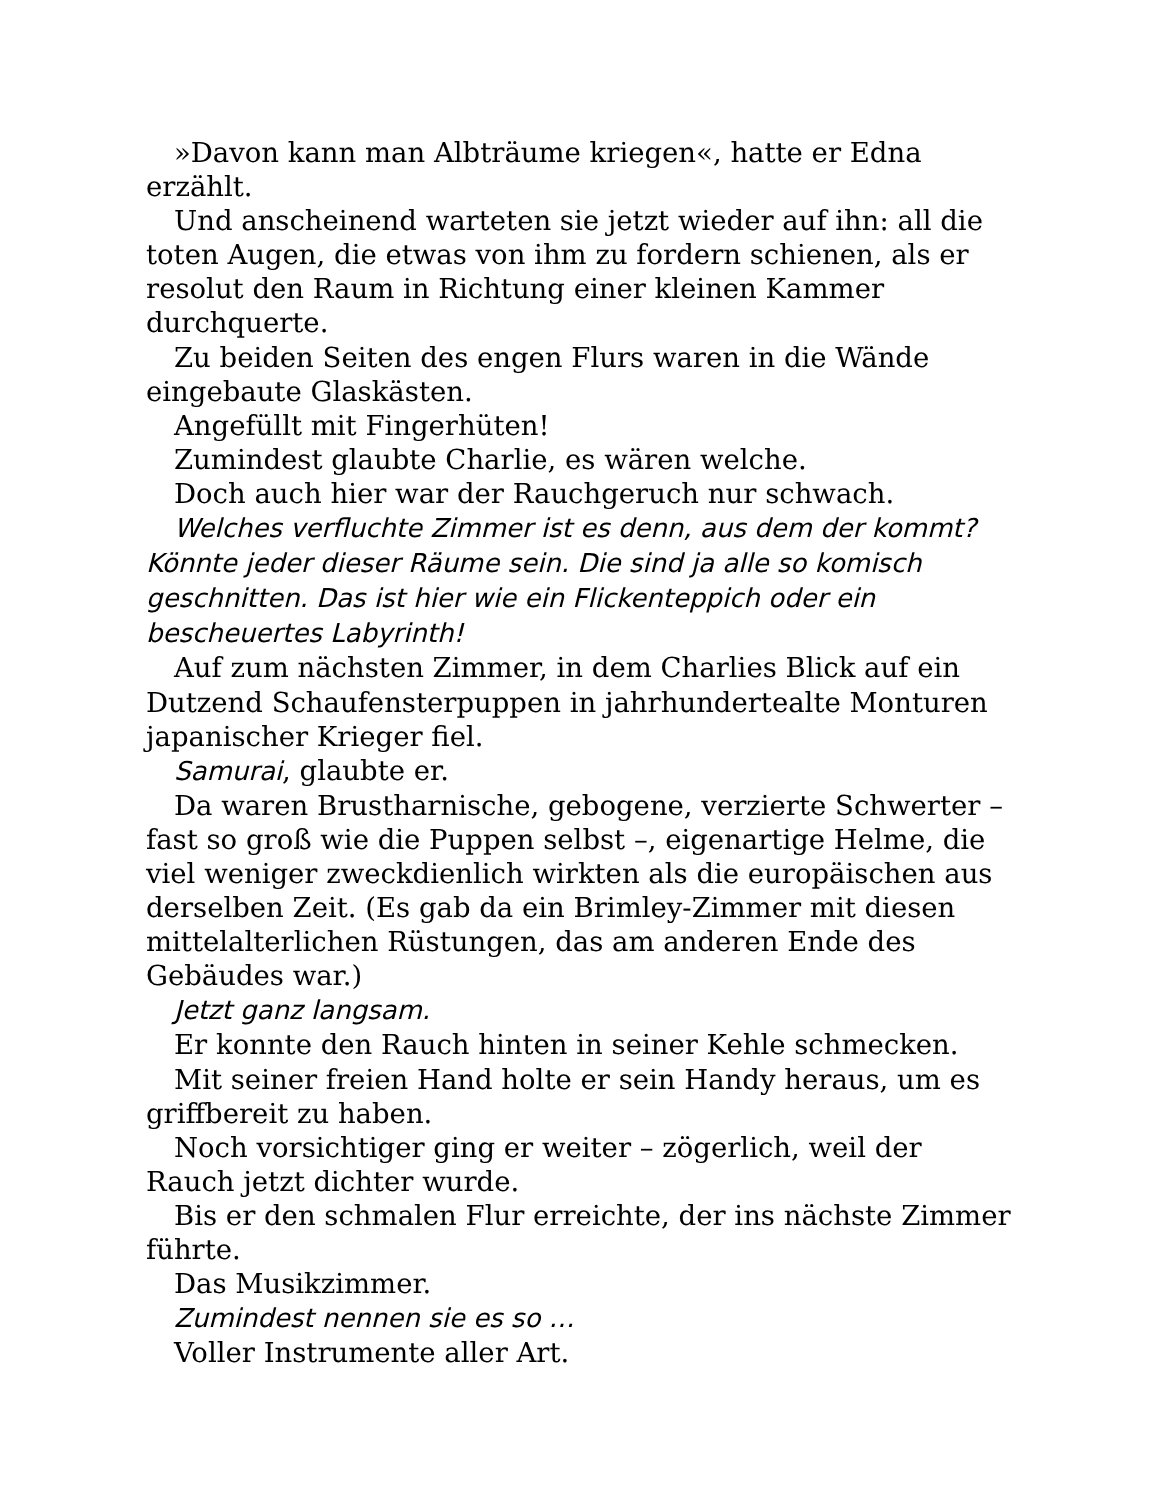»Davon kann man Albträume kriegen«, hatte er Edna erzählt.
Und anscheinend warteten sie jetzt wieder auf ihn: all die toten Augen, die etwas von ihm zu fordern schienen, als er resolut den Raum in Richtung einer kleinen Kammer durchquerte.
Zu beiden Seiten des engen Flurs waren in die Wände eingebaute Glaskästen.
Angefüllt mit Fingerhüten!
Zumindest glaubte Charlie, es wären welche.
Doch auch hier war der Rauchgeruch nur schwach.
Welches verfluchte Zimmer ist es denn, aus dem der kommt? Könnte jeder dieser Räume sein. Die sind ja alle so komisch geschnitten. Das ist hier wie ein Flickenteppich oder ein bescheuertes Labyrinth!
Auf zum nächsten Zimmer, in dem Charlies Blick auf ein Dutzend Schaufensterpuppen in jahrhundertealte Monturen japanischer Krieger fiel.
Samurai, glaubte er.
Da waren Brustharnische, gebogene, verzierte Schwerter – fast so groß wie die Puppen selbst –, eigenartige Helme, die viel weniger zweckdienlich wirkten als die europäischen aus derselben Zeit. (Es gab da ein Brimley-Zimmer mit diesen mittelalterlichen Rüstungen, das am anderen Ende des Gebäudes war.)
Jetzt ganz langsam.
Er konnte den Rauch hinten in seiner Kehle schmecken.
Mit seiner freien Hand holte er sein Handy heraus, um es griffbereit zu haben.
Noch vorsichtiger ging er weiter – zögerlich, weil der Rauch jetzt dichter wurde.
Bis er den schmalen Flur erreichte, der ins nächste Zimmer führte.
Das Musikzimmer.
Zumindest nennen sie es so …
Voller Instrumente aller Art.